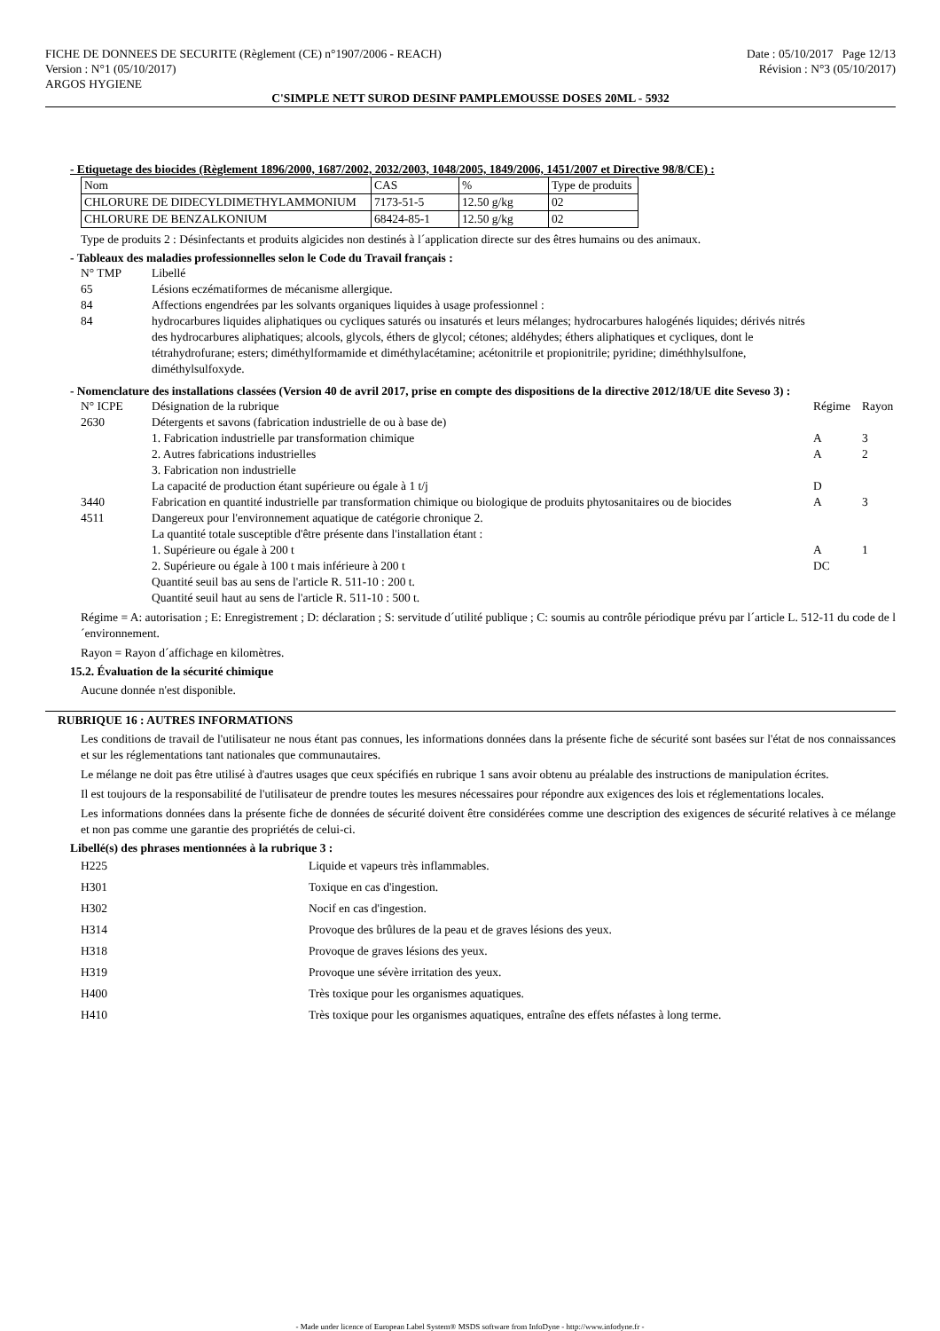FICHE DE DONNEES DE SECURITE (Règlement (CE) n°1907/2006 - REACH)
Version : N°1 (05/10/2017)
ARGOS HYGIENE
Date : 05/10/2017 Page 12/13
Révision : N°3 (05/10/2017)
C'SIMPLE NETT SUROD DESINF PAMPLEMOUSSE DOSES 20ML - 5932
- Etiquetage des biocides (Règlement 1896/2000, 1687/2002, 2032/2003, 1048/2005, 1849/2006, 1451/2007 et Directive 98/8/CE) :
| Nom | CAS | % | Type de produits |
| --- | --- | --- | --- |
| CHLORURE DE DIDECYLDIMETHYLAMMONIUM | 7173-51-5 | 12.50 g/kg | 02 |
| CHLORURE DE BENZALKONIUM | 68424-85-1 | 12.50 g/kg | 02 |
Type de produits 2 : Désinfectants et produits algicides non destinés à l´application directe sur des êtres humains ou des animaux.
- Tableaux des maladies professionnelles selon le Code du Travail français :
| N° TMP | Libellé |
| 65 | Lésions eczématiformes de mécanisme allergique. |
| 84 | Affections engendrées par les solvants organiques liquides à usage professionnel : |
| 84 | hydrocarbures liquides aliphatiques ou cycliques saturés ou insaturés et leurs mélanges; hydrocarbures halogénés liquides; dérivés nitrés des hydrocarbures aliphatiques; alcools, glycols, éthers de glycol; cétones; aldéhydes; éthers aliphatiques et cycliques, dont le tétrahydrofurane; esters; diméthylformamide et diméthylacétamine; acétonitrile et propionitrile; pyridine; diméthhylsulfone, diméthylsulfoxyde. |
- Nomenclature des installations classées (Version 40 de avril 2017, prise en compte des dispositions de la directive 2012/18/UE dite Seveso 3) :
| N° ICPE | Désignation de la rubrique | Régime | Rayon |
| 2630 | Détergents et savons (fabrication industrielle de ou à base de) | | |
| | 1. Fabrication industrielle par transformation chimique | A | 3 |
| | 2. Autres fabrications industrielles | A | 2 |
| | 3. Fabrication non industrielle | | |
| | La capacité de production étant supérieure ou égale à 1 t/j | D | |
| 3440 | Fabrication en quantité industrielle par transformation chimique ou biologique de produits phytosanitaires ou de biocides | A | 3 |
| 4511 | Dangereux pour l'environnement aquatique de catégorie chronique 2. La quantité totale susceptible d'être présente dans l'installation étant : | | |
| | 1. Supérieure ou égale à 200 t | A | 1 |
| | 2. Supérieure ou égale à 100 t mais inférieure à 200 t Quantité seuil bas au sens de l'article R. 511-10 : 200 t. Quantité seuil haut au sens de l'article R. 511-10 : 500 t. | DC | |
Régime = A: autorisation ; E: Enregistrement ; D: déclaration ; S: servitude d´utilité publique ; C: soumis au contrôle périodique prévu par l´article L. 512-11 du code de l´environnement.
Rayon = Rayon d´affichage en kilomètres.
15.2. Évaluation de la sécurité chimique
Aucune donnée n'est disponible.
RUBRIQUE 16 : AUTRES INFORMATIONS
Les conditions de travail de l'utilisateur ne nous étant pas connues, les informations données dans la présente fiche de sécurité sont basées sur l'état de nos connaissances et sur les réglementations tant nationales que communautaires.
Le mélange ne doit pas être utilisé à d'autres usages que ceux spécifiés en rubrique 1 sans avoir obtenu au préalable des instructions de manipulation écrites.
Il est toujours de la responsabilité de l'utilisateur de prendre toutes les mesures nécessaires pour répondre aux exigences des lois et réglementations locales.
Les informations données dans la présente fiche de données de sécurité doivent être considérées comme une description des exigences de sécurité relatives à ce mélange et non pas comme une garantie des propriétés de celui-ci.
Libellé(s) des phrases mentionnées à la rubrique 3 :
| H225 | Liquide et vapeurs très inflammables. |
| H301 | Toxique en cas d'ingestion. |
| H302 | Nocif en cas d'ingestion. |
| H314 | Provoque des brûlures de la peau et de graves lésions des yeux. |
| H318 | Provoque de graves lésions des yeux. |
| H319 | Provoque une sévère irritation des yeux. |
| H400 | Très toxique pour les organismes aquatiques. |
| H410 | Très toxique pour les organismes aquatiques, entraîne des effets néfastes à long terme. |
- Made under licence of European Label System® MSDS software from InfoDyne - http://www.infodyne.fr -